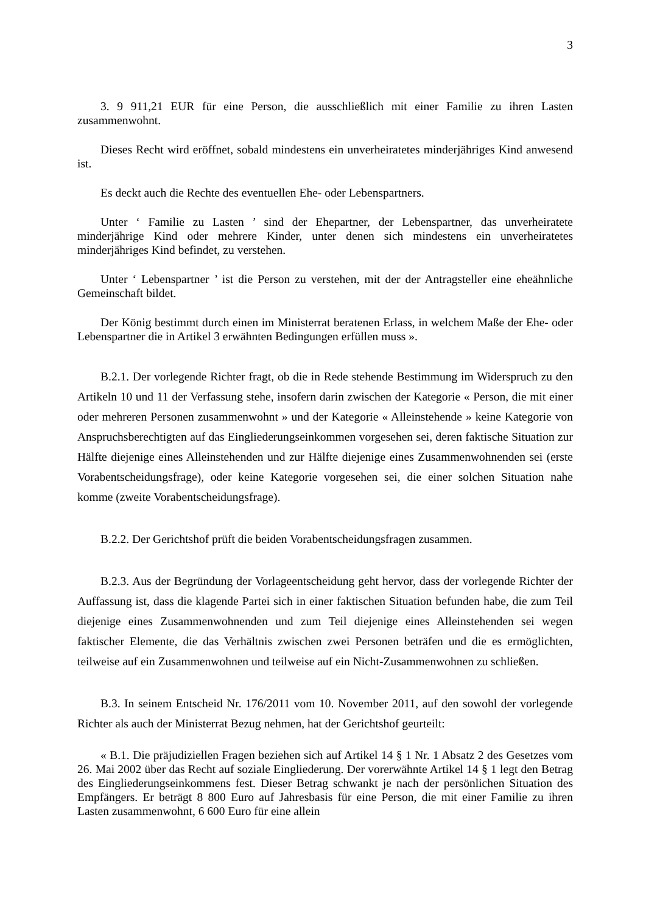3
3. 9 911,21 EUR für eine Person, die ausschließlich mit einer Familie zu ihren Lasten zusammenwohnt.
Dieses Recht wird eröffnet, sobald mindestens ein unverheiratetes minderjähriges Kind anwesend ist.
Es deckt auch die Rechte des eventuellen Ehe- oder Lebenspartners.
Unter ‘ Familie zu Lasten ’ sind der Ehepartner, der Lebenspartner, das unverheiratete minderjährige Kind oder mehrere Kinder, unter denen sich mindestens ein unverheiratetes minderjähriges Kind befindet, zu verstehen.
Unter ‘ Lebenspartner ’ ist die Person zu verstehen, mit der der Antragsteller eine eheähnliche Gemeinschaft bildet.
Der König bestimmt durch einen im Ministerrat beratenen Erlass, in welchem Maße der Ehe- oder Lebenspartner die in Artikel 3 erwähnten Bedingungen erfüllen muss ».
B.2.1. Der vorlegende Richter fragt, ob die in Rede stehende Bestimmung im Widerspruch zu den Artikeln 10 und 11 der Verfassung stehe, insofern darin zwischen der Kategorie « Person, die mit einer oder mehreren Personen zusammenwohnt » und der Kategorie « Alleinstehende » keine Kategorie von Anspruchsberechtigten auf das Eingliederungseinkommen vorgesehen sei, deren faktische Situation zur Hälfte diejenige eines Alleinstehenden und zur Hälfte diejenige eines Zusammenwohnenden sei (erste Vorabentscheidungsfrage), oder keine Kategorie vorgesehen sei, die einer solchen Situation nahe komme (zweite Vorabentscheidungsfrage).
B.2.2. Der Gerichtshof prüft die beiden Vorabentscheidungsfragen zusammen.
B.2.3. Aus der Begründung der Vorlageentscheidung geht hervor, dass der vorlegende Richter der Auffassung ist, dass die klagende Partei sich in einer faktischen Situation befunden habe, die zum Teil diejenige eines Zusammenwohnenden und zum Teil diejenige eines Alleinstehenden sei wegen faktischer Elemente, die das Verhältnis zwischen zwei Personen beträfen und die es ermöglichten, teilweise auf ein Zusammenwohnen und teilweise auf ein Nicht-Zusammenwohnen zu schließen.
B.3. In seinem Entscheid Nr. 176/2011 vom 10. November 2011, auf den sowohl der vorlegende Richter als auch der Ministerrat Bezug nehmen, hat der Gerichtshof geurteilt:
« B.1. Die präjudiziellen Fragen beziehen sich auf Artikel 14 § 1 Nr. 1 Absatz 2 des Gesetzes vom 26. Mai 2002 über das Recht auf soziale Eingliederung. Der vorerwähnte Artikel 14 § 1 legt den Betrag des Eingliederungseinkommens fest. Dieser Betrag schwankt je nach der persönlichen Situation des Empfängers. Er beträgt 8 800 Euro auf Jahresbasis für eine Person, die mit einer Familie zu ihren Lasten zusammenwohnt, 6 600 Euro für eine allein